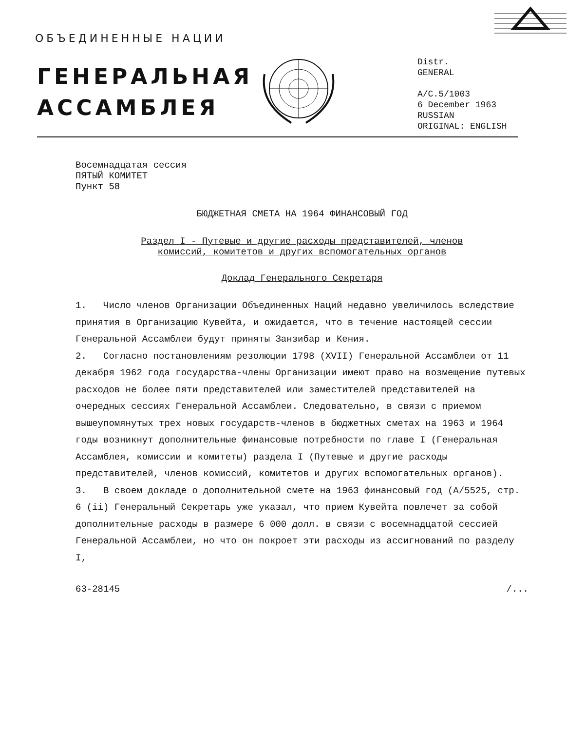ОБЪЕДИНЕННЫЕ НАЦИИ
ГЕНЕРАЛЬНАЯ
АССАМБЛЕЯ
Distr.
GENERAL
A/C.5/1003
6 December 1963
RUSSIAN
ORIGINAL: ENGLISH
Восемнадцатая сессия
ПЯТЫЙ КОМИТЕТ
Пункт 58
БЮДЖЕТНАЯ СМЕТА НА 1964 ФИНАНСОВЫЙ ГОД
Раздел I - Путевые и другие расходы представителей, членов
комиссий, комитетов и других вспомогательных органов
Доклад Генерального Секретаря
1. Число членов Организации Объединенных Наций недавно увеличилось вследствие принятия в Организацию Кувейта, и ожидается, что в течение настоящей сессии Генеральной Ассамблеи будут приняты Занзибар и Кения.
2. Согласно постановлениям резолюции 1798 (XVII) Генеральной Ассамблеи от 11 декабря 1962 года государства-члены Организации имеют право на возмещение путевых расходов не более пяти представителей или заместителей представителей на очередных сессиях Генеральной Ассамблеи. Следовательно, в связи с приемом вышеупомянутых трех новых государств-членов в бюджетных сметах на 1963 и 1964 годы возникнут дополнительные финансовые потребности по главе I (Генеральная Ассамблея, комиссии и комитеты) раздела I (Путевые и другие расходы представителей, членов комиссий, комитетов и других вспомогательных органов).
3. В своем докладе о дополнительной смете на 1963 финансовый год (A/5525, стр. 6 (ii) Генеральный Секретарь уже указал, что прием Кувейта повлечет за собой дополнительные расходы в размере 6 000 долл. в связи с восемнадцатой сессией Генеральной Ассамблеи, но что он покроет эти расходы из ассигнований по разделу I,
63-28145 /...